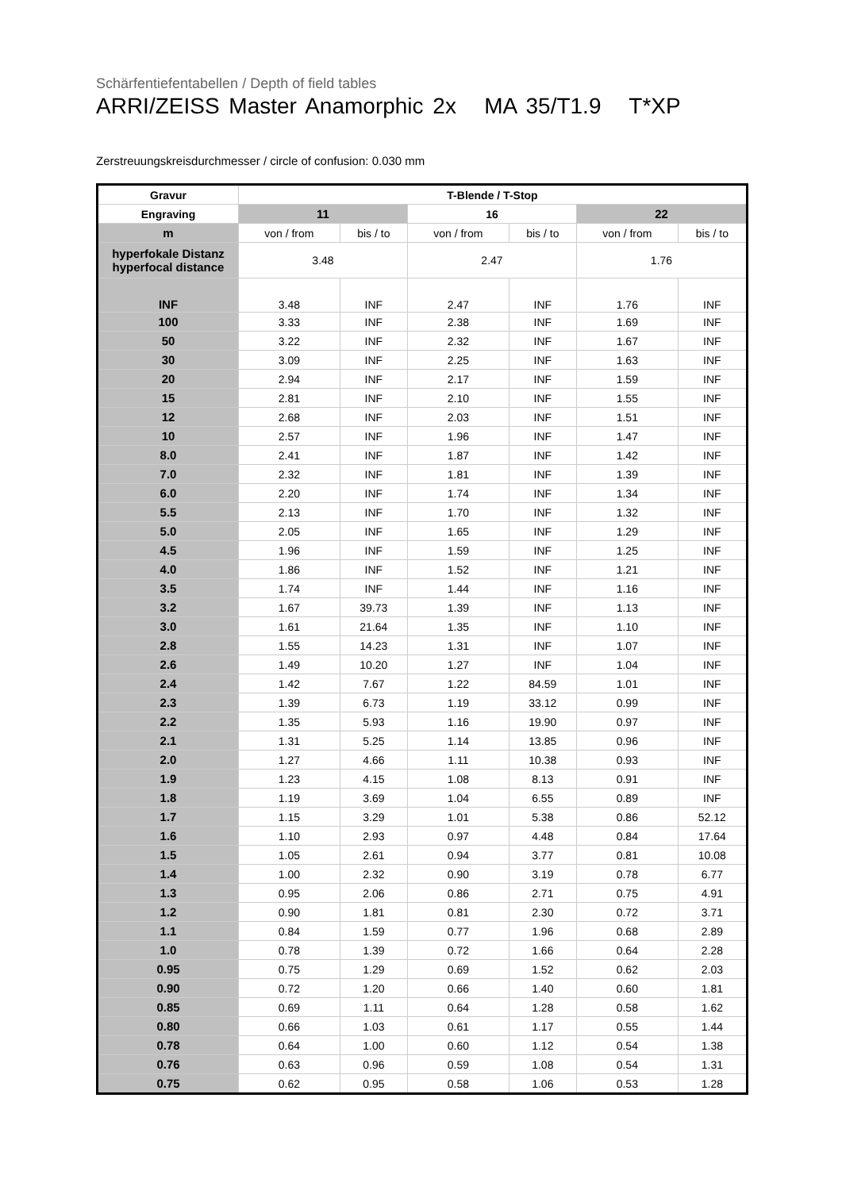Schärfentiefentabellen / Depth of field tables
ARRI/ZEISS Master Anamorphic 2x MA 35/T1.9 T*XP
Zerstreuungskreisdurchmesser / circle of confusion: 0.030 mm
| Gravur | T-Blende / T-Stop | | | | | |
| --- | --- | --- | --- | --- | --- | --- |
| Engraving | 11 | | 16 | | 22 | |
| m | von / from | bis / to | von / from | bis / to | von / from | bis / to |
| hyperfokale Distanz hyperfocal distance | 3.48 | | 2.47 | | 1.76 | |
| INF | 3.48 | INF | 2.47 | INF | 1.76 | INF |
| 100 | 3.33 | INF | 2.38 | INF | 1.69 | INF |
| 50 | 3.22 | INF | 2.32 | INF | 1.67 | INF |
| 30 | 3.09 | INF | 2.25 | INF | 1.63 | INF |
| 20 | 2.94 | INF | 2.17 | INF | 1.59 | INF |
| 15 | 2.81 | INF | 2.10 | INF | 1.55 | INF |
| 12 | 2.68 | INF | 2.03 | INF | 1.51 | INF |
| 10 | 2.57 | INF | 1.96 | INF | 1.47 | INF |
| 8.0 | 2.41 | INF | 1.87 | INF | 1.42 | INF |
| 7.0 | 2.32 | INF | 1.81 | INF | 1.39 | INF |
| 6.0 | 2.20 | INF | 1.74 | INF | 1.34 | INF |
| 5.5 | 2.13 | INF | 1.70 | INF | 1.32 | INF |
| 5.0 | 2.05 | INF | 1.65 | INF | 1.29 | INF |
| 4.5 | 1.96 | INF | 1.59 | INF | 1.25 | INF |
| 4.0 | 1.86 | INF | 1.52 | INF | 1.21 | INF |
| 3.5 | 1.74 | INF | 1.44 | INF | 1.16 | INF |
| 3.2 | 1.67 | 39.73 | 1.39 | INF | 1.13 | INF |
| 3.0 | 1.61 | 21.64 | 1.35 | INF | 1.10 | INF |
| 2.8 | 1.55 | 14.23 | 1.31 | INF | 1.07 | INF |
| 2.6 | 1.49 | 10.20 | 1.27 | INF | 1.04 | INF |
| 2.4 | 1.42 | 7.67 | 1.22 | 84.59 | 1.01 | INF |
| 2.3 | 1.39 | 6.73 | 1.19 | 33.12 | 0.99 | INF |
| 2.2 | 1.35 | 5.93 | 1.16 | 19.90 | 0.97 | INF |
| 2.1 | 1.31 | 5.25 | 1.14 | 13.85 | 0.96 | INF |
| 2.0 | 1.27 | 4.66 | 1.11 | 10.38 | 0.93 | INF |
| 1.9 | 1.23 | 4.15 | 1.08 | 8.13 | 0.91 | INF |
| 1.8 | 1.19 | 3.69 | 1.04 | 6.55 | 0.89 | INF |
| 1.7 | 1.15 | 3.29 | 1.01 | 5.38 | 0.86 | 52.12 |
| 1.6 | 1.10 | 2.93 | 0.97 | 4.48 | 0.84 | 17.64 |
| 1.5 | 1.05 | 2.61 | 0.94 | 3.77 | 0.81 | 10.08 |
| 1.4 | 1.00 | 2.32 | 0.90 | 3.19 | 0.78 | 6.77 |
| 1.3 | 0.95 | 2.06 | 0.86 | 2.71 | 0.75 | 4.91 |
| 1.2 | 0.90 | 1.81 | 0.81 | 2.30 | 0.72 | 3.71 |
| 1.1 | 0.84 | 1.59 | 0.77 | 1.96 | 0.68 | 2.89 |
| 1.0 | 0.78 | 1.39 | 0.72 | 1.66 | 0.64 | 2.28 |
| 0.95 | 0.75 | 1.29 | 0.69 | 1.52 | 0.62 | 2.03 |
| 0.90 | 0.72 | 1.20 | 0.66 | 1.40 | 0.60 | 1.81 |
| 0.85 | 0.69 | 1.11 | 0.64 | 1.28 | 0.58 | 1.62 |
| 0.80 | 0.66 | 1.03 | 0.61 | 1.17 | 0.55 | 1.44 |
| 0.78 | 0.64 | 1.00 | 0.60 | 1.12 | 0.54 | 1.38 |
| 0.76 | 0.63 | 0.96 | 0.59 | 1.08 | 0.54 | 1.31 |
| 0.75 | 0.62 | 0.95 | 0.58 | 1.06 | 0.53 | 1.28 |